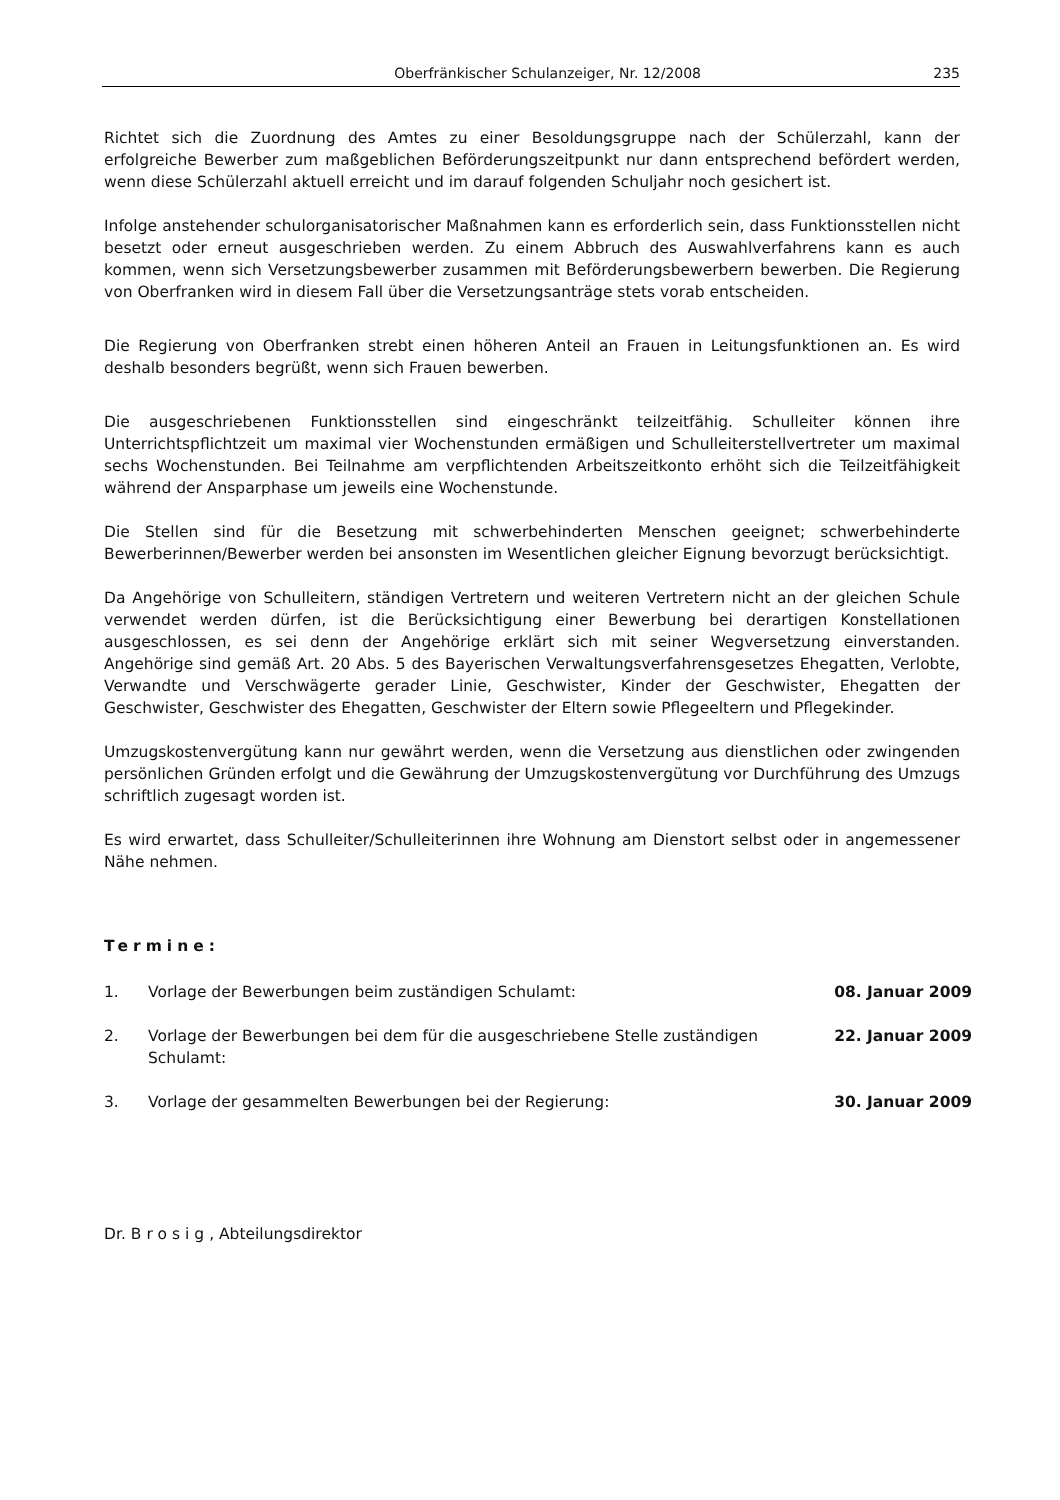Oberfränkischer Schulanzeiger, Nr. 12/2008 235
Richtet sich die Zuordnung des Amtes zu einer Besoldungsgruppe nach der Schülerzahl, kann der erfolgreiche Bewerber zum maßgeblichen Beförderungszeitpunkt nur dann entsprechend befördert werden, wenn diese Schülerzahl aktuell erreicht und im darauf folgenden Schuljahr noch gesichert ist.
Infolge anstehender schulorganisatorischer Maßnahmen kann es erforderlich sein, dass Funktionsstellen nicht besetzt oder erneut ausgeschrieben werden. Zu einem Abbruch des Auswahlverfahrens kann es auch kommen, wenn sich Versetzungsbewerber zusammen mit Beförderungsbewerbern bewerben. Die Regierung von Oberfranken wird in diesem Fall über die Versetzungsanträge stets vorab entscheiden.
Die Regierung von Oberfranken strebt einen höheren Anteil an Frauen in Leitungsfunktionen an. Es wird deshalb besonders begrüßt, wenn sich Frauen bewerben.
Die ausgeschriebenen Funktionsstellen sind eingeschränkt teilzeitfähig. Schulleiter können ihre Unterrichtspflichtzeit um maximal vier Wochenstunden ermäßigen und Schulleiterstellvertreter um maximal sechs Wochenstunden. Bei Teilnahme am verpflichtenden Arbeitszeitkonto erhöht sich die Teilzeitfähigkeit während der Ansparphase um jeweils eine Wochenstunde.
Die Stellen sind für die Besetzung mit schwerbehinderten Menschen geeignet; schwerbehinderte Bewerberinnen/Bewerber werden bei ansonsten im Wesentlichen gleicher Eignung bevorzugt berücksichtigt.
Da Angehörige von Schulleitern, ständigen Vertretern und weiteren Vertretern nicht an der gleichen Schule verwendet werden dürfen, ist die Berücksichtigung einer Bewerbung bei derartigen Konstellationen ausgeschlossen, es sei denn der Angehörige erklärt sich mit seiner Wegversetzung einverstanden. Angehörige sind gemäß Art. 20 Abs. 5 des Bayerischen Verwaltungsverfahrensgesetzes Ehegatten, Verlobte, Verwandte und Verschwägerte gerader Linie, Geschwister, Kinder der Geschwister, Ehegatten der Geschwister, Geschwister des Ehegatten, Geschwister der Eltern sowie Pflegeeltern und Pflegekinder.
Umzugskostenvergütung kann nur gewährt werden, wenn die Versetzung aus dienstlichen oder zwingenden persönlichen Gründen erfolgt und die Gewährung der Umzugskostenvergütung vor Durchführung des Umzugs schriftlich zugesagt worden ist.
Es wird erwartet, dass Schulleiter/Schulleiterinnen ihre Wohnung am Dienstort selbst oder in angemessener Nähe nehmen.
Termine:
1. Vorlage der Bewerbungen beim zuständigen Schulamt: 08. Januar 2009
2. Vorlage der Bewerbungen bei dem für die ausgeschriebene Stelle zuständigen Schulamt: 22. Januar 2009
3. Vorlage der gesammelten Bewerbungen bei der Regierung: 30. Januar 2009
Dr. Brosig, Abteilungsdirektor